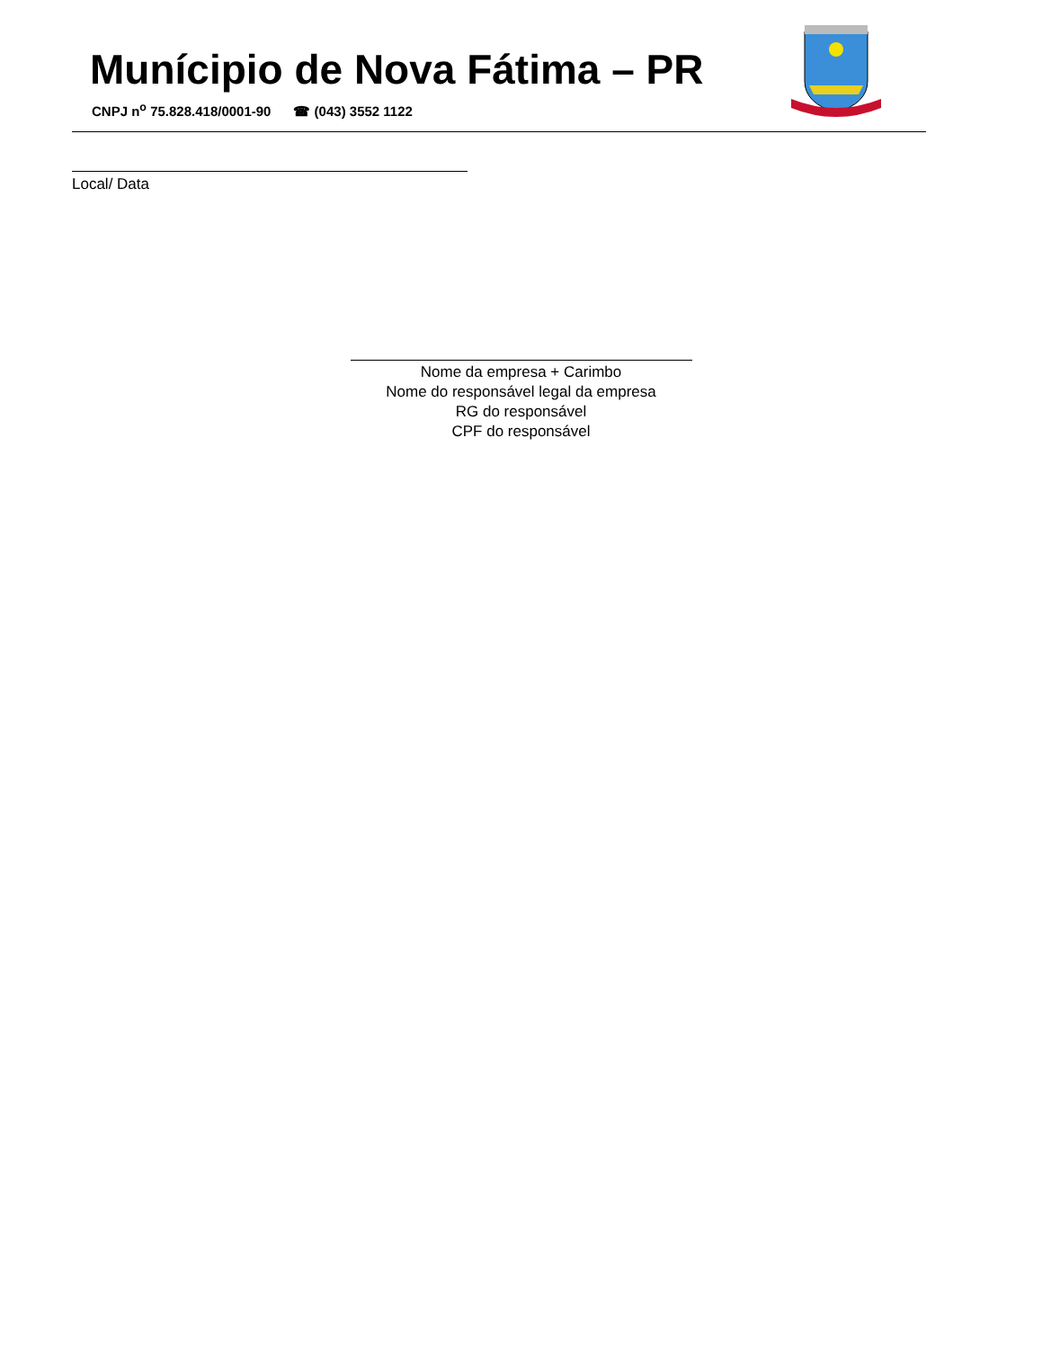Munícipio de Nova Fátima – PR
CNPJ n<sup>o</sup> 75.828.418/0001-90 ☎ (043) 3552 1122
Local/ Data
Nome da empresa + Carimbo
Nome do responsável legal da empresa
RG do responsável
CPF do responsável